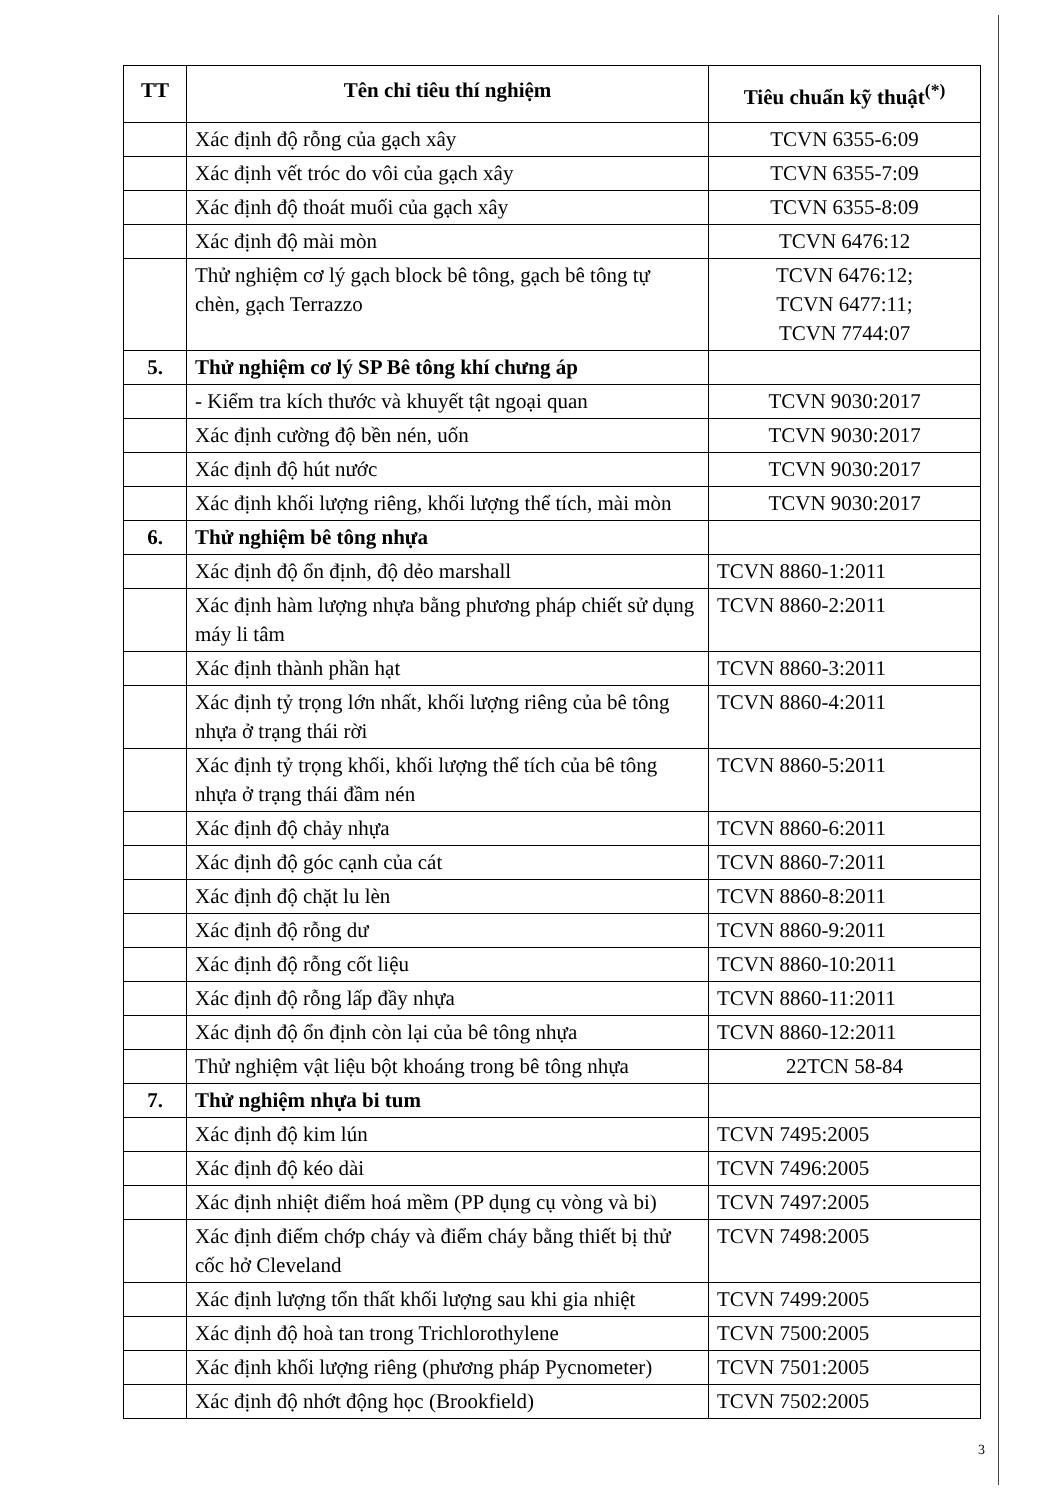| TT | Tên chỉ tiêu thí nghiệm | Tiêu chuẩn kỹ thuật<sup>(*)</sup> |
| --- | --- | --- |
| | Xác định độ rỗng của gạch xây | TCVN 6355-6:09 |
| | Xác định vết tróc do vôi của gạch xây | TCVN 6355-7:09 |
| | Xác định độ thoát muối của gạch xây | TCVN 6355-8:09 |
| | Xác định độ mài mòn | TCVN 6476:12 |
| | Thử nghiệm cơ lý gạch block bê tông, gạch bê tông tự chèn, gạch Terrazzo | TCVN 6476:12; TCVN 6477:11; TCVN 7744:07 |
| 5. | Thử nghiệm cơ lý SP Bê tông khí chưng áp | |
| | - Kiểm tra kích thước và khuyết tật ngoại quan | TCVN 9030:2017 |
| | Xác định cường độ bền nén, uốn | TCVN 9030:2017 |
| | Xác định độ hút nước | TCVN 9030:2017 |
| | Xác định khối lượng riêng, khối lượng thể tích, mài mòn | TCVN 9030:2017 |
| 6. | Thử nghiệm bê tông nhựa | |
| | Xác định độ ổn định, độ dẻo marshall | TCVN 8860-1:2011 |
| | Xác định hàm lượng nhựa bằng phương pháp chiết sử dụng máy li tâm | TCVN 8860-2:2011 |
| | Xác định thành phần hạt | TCVN 8860-3:2011 |
| | Xác định tỷ trọng lớn nhất, khối lượng riêng của bê tông nhựa ở trạng thái rời | TCVN 8860-4:2011 |
| | Xác định tỷ trọng khối, khối lượng thể tích của bê tông nhựa ở trạng thái đầm nén | TCVN 8860-5:2011 |
| | Xác định độ chảy nhựa | TCVN 8860-6:2011 |
| | Xác định độ góc cạnh của cát | TCVN 8860-7:2011 |
| | Xác định độ chặt lu lèn | TCVN 8860-8:2011 |
| | Xác định độ rỗng dư | TCVN 8860-9:2011 |
| | Xác định độ rỗng cốt liệu | TCVN 8860-10:2011 |
| | Xác định độ rỗng lấp đầy nhựa | TCVN 8860-11:2011 |
| | Xác định độ ổn định còn lại của bê tông nhựa | TCVN 8860-12:2011 |
| | Thử nghiệm vật liệu bột khoáng trong bê tông nhựa | 22TCN 58-84 |
| 7. | Thử nghiệm nhựa bi tum | |
| | Xác định độ kim lún | TCVN 7495:2005 |
| | Xác định độ kéo dài | TCVN 7496:2005 |
| | Xác định nhiệt điểm hoá mềm (PP dụng cụ vòng và bi) | TCVN 7497:2005 |
| | Xác định điểm chớp cháy và điểm cháy bằng thiết bị thử cốc hở Cleveland | TCVN 7498:2005 |
| | Xác định lượng tổn thất khối lượng sau khi gia nhiệt | TCVN 7499:2005 |
| | Xác định độ hoà tan trong Trichlorothylene | TCVN 7500:2005 |
| | Xác định khối lượng riêng (phương pháp Pycnometer) | TCVN 7501:2005 |
| | Xác định độ nhớt động học (Brookfield) | TCVN 7502:2005 |
3